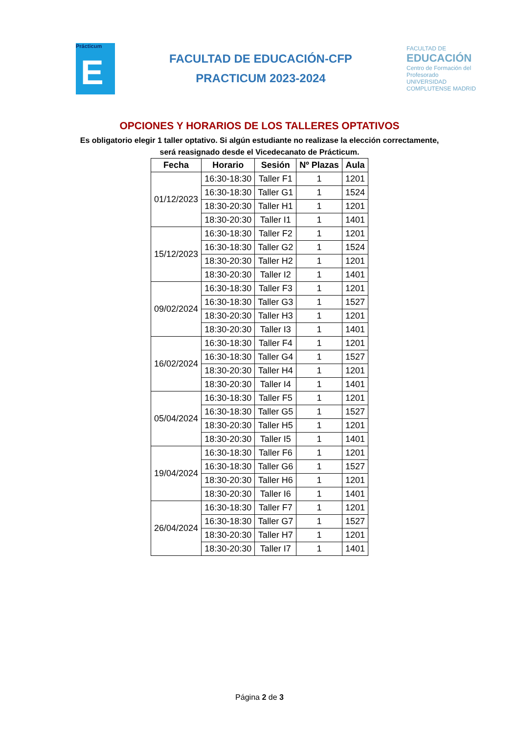Prácticum
E
FACULTAD DE EDUCACIÓN-CFP
PRACTICUM 2023-2024
FACULTAD DE
EDUCACIÓN
Centro de Formación del Profesorado
UNIVERSIDAD COMPLUTENSE MADRID
OPCIONES Y HORARIOS DE LOS TALLERES OPTATIVOS
Es obligatorio elegir 1 taller optativo. Si algún estudiante no realizase la elección correctamente,
será reasignado desde el Vicedecanato de Prácticum.
| Fecha | Horario | Sesión | Nº Plazas | Aula |
| --- | --- | --- | --- | --- |
| 01/12/2023 | 16:30-18:30 | Taller F1 | 1 | 1201 |
| | 16:30-18:30 | Taller G1 | 1 | 1524 |
| | 18:30-20:30 | Taller H1 | 1 | 1201 |
| | 18:30-20:30 | Taller I1 | 1 | 1401 |
| 15/12/2023 | 16:30-18:30 | Taller F2 | 1 | 1201 |
| | 16:30-18:30 | Taller G2 | 1 | 1524 |
| | 18:30-20:30 | Taller H2 | 1 | 1201 |
| | 18:30-20:30 | Taller I2 | 1 | 1401 |
| 09/02/2024 | 16:30-18:30 | Taller F3 | 1 | 1201 |
| | 16:30-18:30 | Taller G3 | 1 | 1527 |
| | 18:30-20:30 | Taller H3 | 1 | 1201 |
| | 18:30-20:30 | Taller I3 | 1 | 1401 |
| 16/02/2024 | 16:30-18:30 | Taller F4 | 1 | 1201 |
| | 16:30-18:30 | Taller G4 | 1 | 1527 |
| | 18:30-20:30 | Taller H4 | 1 | 1201 |
| | 18:30-20:30 | Taller I4 | 1 | 1401 |
| 05/04/2024 | 16:30-18:30 | Taller F5 | 1 | 1201 |
| | 16:30-18:30 | Taller G5 | 1 | 1527 |
| | 18:30-20:30 | Taller H5 | 1 | 1201 |
| | 18:30-20:30 | Taller I5 | 1 | 1401 |
| 19/04/2024 | 16:30-18:30 | Taller F6 | 1 | 1201 |
| | 16:30-18:30 | Taller G6 | 1 | 1527 |
| | 18:30-20:30 | Taller H6 | 1 | 1201 |
| | 18:30-20:30 | Taller I6 | 1 | 1401 |
| 26/04/2024 | 16:30-18:30 | Taller F7 | 1 | 1201 |
| | 16:30-18:30 | Taller G7 | 1 | 1527 |
| | 18:30-20:30 | Taller H7 | 1 | 1201 |
| | 18:30-20:30 | Taller I7 | 1 | 1401 |
Página 2 de 3